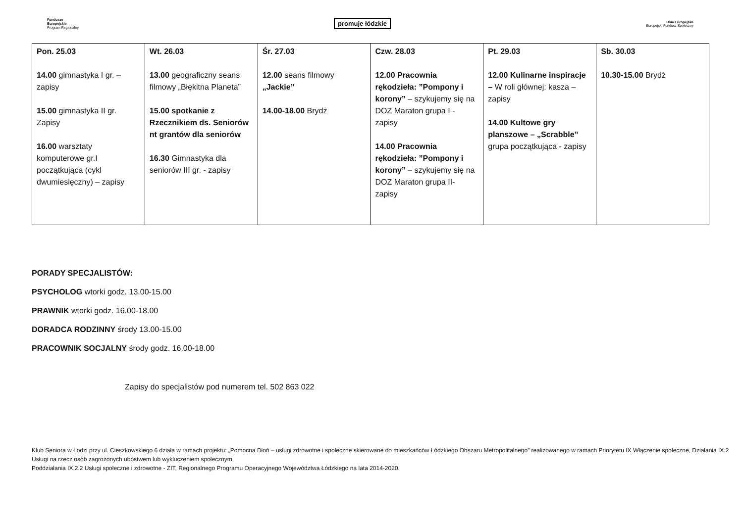Fundusze
Europejskie
Program Regionalny
promuje łódzkie
Unia Europejska
Europejski Fundusz Społeczny
| Pon. 25.03 14.00 gimnastyka I gr. – zapisy 15.00 gimnastyka II gr. Zapisy 16.00 warsztaty komputerowe gr.I początkująca (cykl dwumiesięczny) – zapisy | Wt. 26.03 13.00 geograficzny seans filmowy „Błękitna Planeta” 15.00 spotkanie z Rzecznikiem ds. Seniorów nt grantów dla seniorów 16.30 Gimnastyka dla seniorów III gr. - zapisy | Śr. 27.03 12.00 seans filmowy „Jackie” 14.00-18.00 Brydż | Czw. 28.03 12.00 Pracownia rękodzieła: ”Pompony i korony” – szykujemy się na DOZ Maraton grupa I - zapisy 14.00 Pracownia rękodzieła: ”Pompony i korony” – szykujemy się na DOZ Maraton grupa II- zapisy | Pt. 29.03 12.00 Kulinarne inspiracje – W roli głównej: kasza – zapisy 14.00 Kultowe gry planszowe – „Scrabble” grupa początkująca - zapisy | Sb. 30.03 10.30-15.00 Brydż |
PORADY SPECJALISTÓW:
PSYCHOLOG wtorki godz. 13.00-15.00
PRAWNIK wtorki godz. 16.00-18.00
DORADCA RODZINNY środy 13.00-15.00
PRACOWNIK SOCJALNY środy godz. 16.00-18.00
Zapisy do specjalistów pod numerem tel. 502 863 022
Klub Seniora w Łodzi przy ul. Cieszkowskiego 6 działa w ramach projektu: „Pomocna Dłoń – usługi zdrowotne i społeczne skierowane do mieszkańców Łódzkiego Obszaru Metropolitalnego” realizowanego w ramach Priorytetu IX Włączenie społeczne, Działania IX.2 Usługi na rzecz osób zagrożonych ubóstwem lub wykluczeniem społecznym,
Poddziałania IX.2.2 Usługi społeczne i zdrowotne - ZIT, Regionalnego Programu Operacyjnego Województwa Łódzkiego na lata 2014-2020.